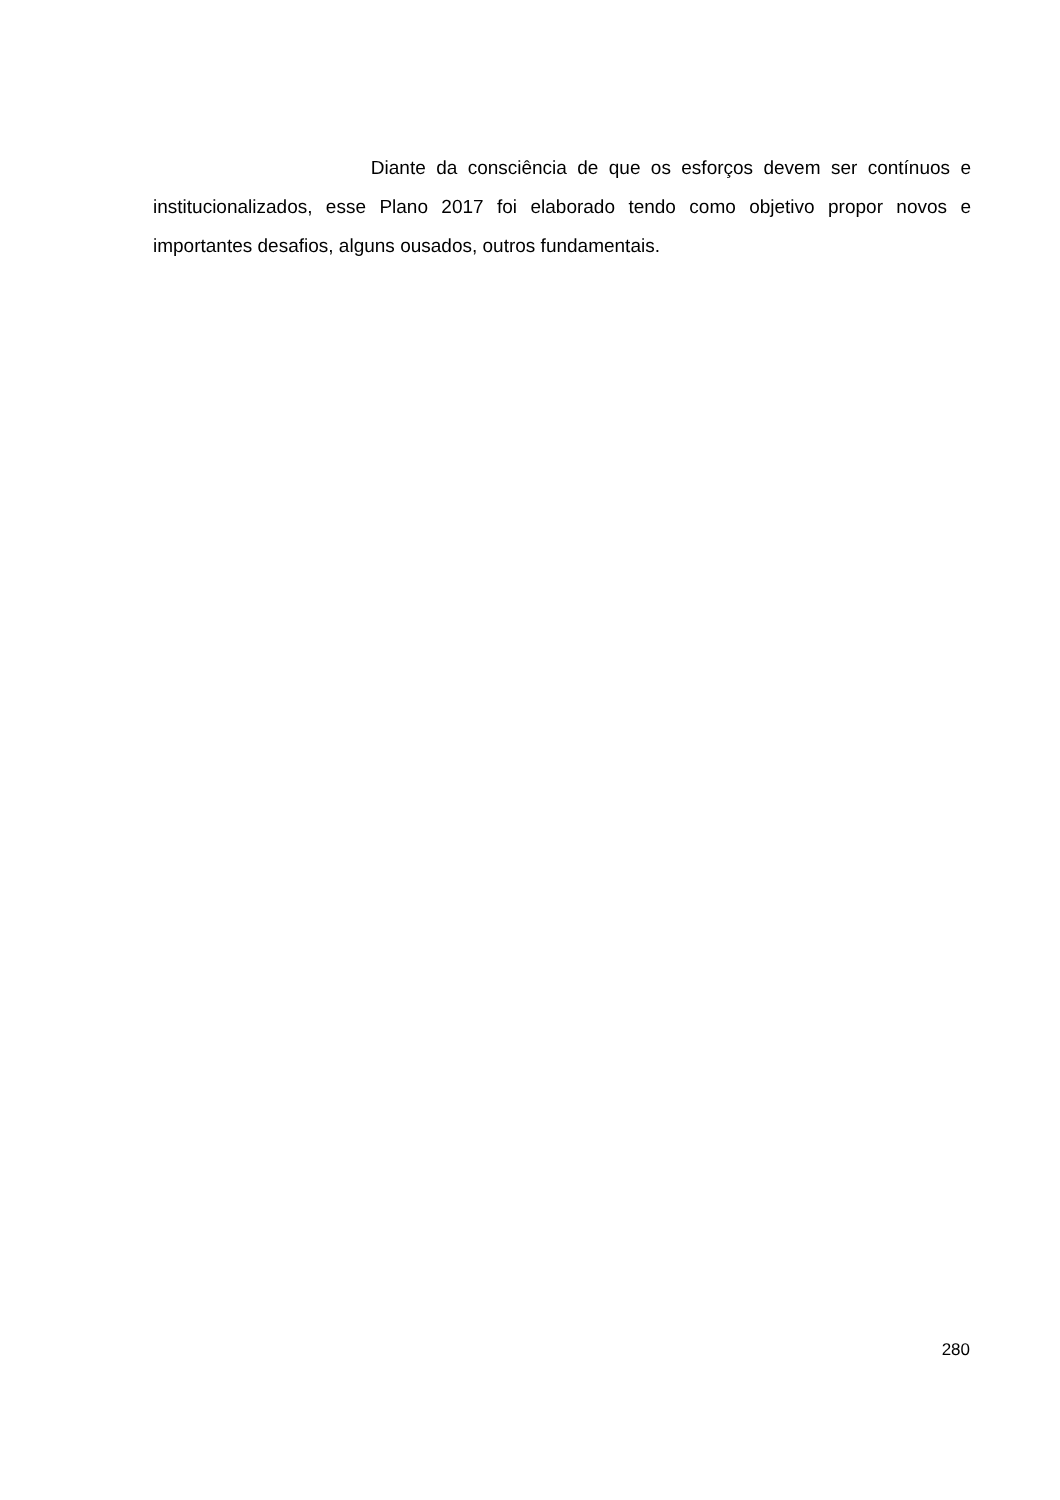Diante da consciência de que os esforços devem ser contínuos e institucionalizados, esse Plano 2017 foi elaborado tendo como objetivo propor novos e importantes desafios, alguns ousados, outros fundamentais.
280